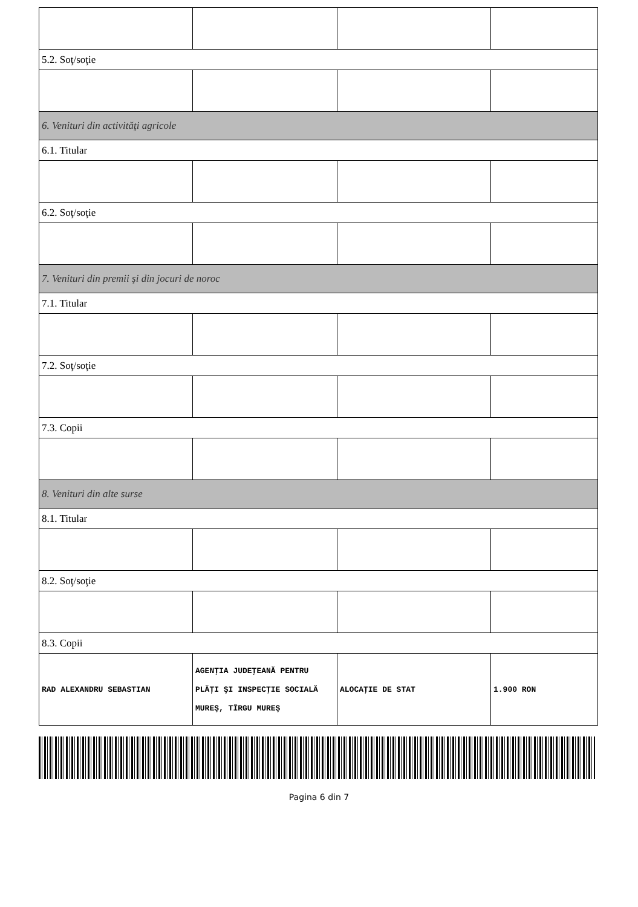| 5.2. Soţ/soţie | | | |
| 6. Venituri din activităţi agricole | | | |
| 6.1. Titular | | | |
| 6.2. Soţ/soţie | | | |
| 7. Venituri din premii şi din jocuri de noroc | | | |
| 7.1. Titular | | | |
| 7.2. Soţ/soţie | | | |
| 7.3. Copii | | | |
| 8. Venituri din alte surse | | | |
| 8.1. Titular | | | |
| 8.2. Soţ/soţie | | | |
| 8.3. Copii | | | |
| RAD ALEXANDRU SEBASTIAN | AGENŢIA JUDEŢEANĂ PENTRU PLĂŢI ŞI INSPECŢIE SOCIALĂ MUREŞ, TÎRGU MUREŞ | ALOCAŢIE DE STAT | 1.900 RON |
Pagina 6 din 7